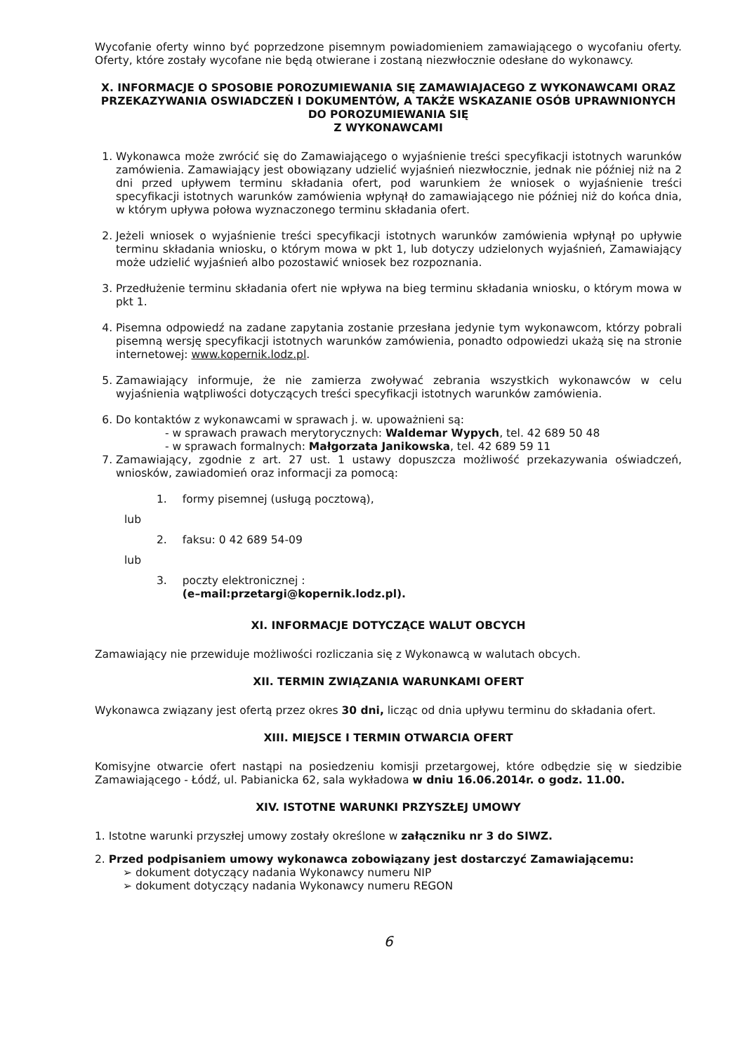Wycofanie oferty winno być poprzedzone pisemnym powiadomieniem zamawiającego o wycofaniu oferty. Oferty, które zostały wycofane nie będą otwierane i zostaną niezwłocznie odesłane do wykonawcy.
X. INFORMACJE O SPOSOBIE POROZUMIEWANIA SIĘ ZAMAWIAJACEGO Z WYKONAWCAMI ORAZ PRZEKAZYWANIA OSWIADCZEŃ I DOKUMENTÓW, A TAKŻE WSKAZANIE OSÓB UPRAWNIONYCH DO POROZUMIEWANIA SIĘ
Z WYKONAWCAMI
1. Wykonawca może zwrócić się do Zamawiającego o wyjaśnienie treści specyfikacji istotnych warunków zamówienia. Zamawiający jest obowiązany udzielić wyjaśnień niezwłocznie, jednak nie później niż na 2 dni przed upływem terminu składania ofert, pod warunkiem że wniosek o wyjaśnienie treści specyfikacji istotnych warunków zamówienia wpłynął do zamawiającego nie później niż do końca dnia, w którym upływa połowa wyznaczonego terminu składania ofert.
2. Jeżeli wniosek o wyjaśnienie treści specyfikacji istotnych warunków zamówienia wpłynął po upływie terminu składania wniosku, o którym mowa w pkt 1, lub dotyczy udzielonych wyjaśnień, Zamawiający może udzielić wyjaśnień albo pozostawić wniosek bez rozpoznania.
3. Przedłużenie terminu składania ofert nie wpływa na bieg terminu składania wniosku, o którym mowa w pkt 1.
4. Pisemna odpowiedź na zadane zapytania zostanie przesłana jedynie tym wykonawcom, którzy pobrali pisemną wersję specyfikacji istotnych warunków zamówienia, ponadto odpowiedzi ukażą się na stronie internetowej: www.kopernik.lodz.pl.
5. Zamawiający informuje, że nie zamierza zwoływać zebrania wszystkich wykonawców w celu wyjaśnienia wątpliwości dotyczących treści specyfikacji istotnych warunków zamówienia.
6. Do kontaktów z wykonawcami w sprawach j. w. upoważnieni są:
- w sprawach prawach merytorycznych: Waldemar Wypych, tel. 42 689 50 48
- w sprawach formalnych: Małgorzata Janikowska, tel. 42 689 59 11
7. Zamawiający, zgodnie z art. 27 ust. 1 ustawy dopuszcza możliwość przekazywania oświadczeń, wniosków, zawiadomień oraz informacji za pomocą:
| | 1. | formy pisemnej (usługą pocztową), |
| lub | | |
| | 2. | faksu: 0 42 689 54-09 |
| lub | | |
| | 3. | poczty elektronicznej : (e–mail:przetargi@kopernik.lodz.pl). |
XI. INFORMACJE DOTYCZĄCE WALUT OBCYCH
Zamawiający nie przewiduje możliwości rozliczania się z Wykonawcą w walutach obcych.
XII. TERMIN ZWIĄZANIA WARUNKAMI OFERT
Wykonawca związany jest ofertą przez okres 30 dni, licząc od dnia upływu terminu do składania ofert.
XIII. MIEJSCE I TERMIN OTWARCIA OFERT
Komisyjne otwarcie ofert nastąpi na posiedzeniu komisji przetargowej, które odbędzie się w siedzibie Zamawiającego - Łódź, ul. Pabianicka 62, sala wykładowa w dniu 16.06.2014r. o godz. 11.00.
XIV. ISTOTNE WARUNKI PRZYSZŁEJ UMOWY
1. Istotne warunki przyszłej umowy zostały określone w załączniku nr 3 do SIWZ.
2. Przed podpisaniem umowy wykonawca zobowiązany jest dostarczyć Zamawiającemu:
➢ dokument dotyczący nadania Wykonawcy numeru NIP
➢ dokument dotyczący nadania Wykonawcy numeru REGON
6